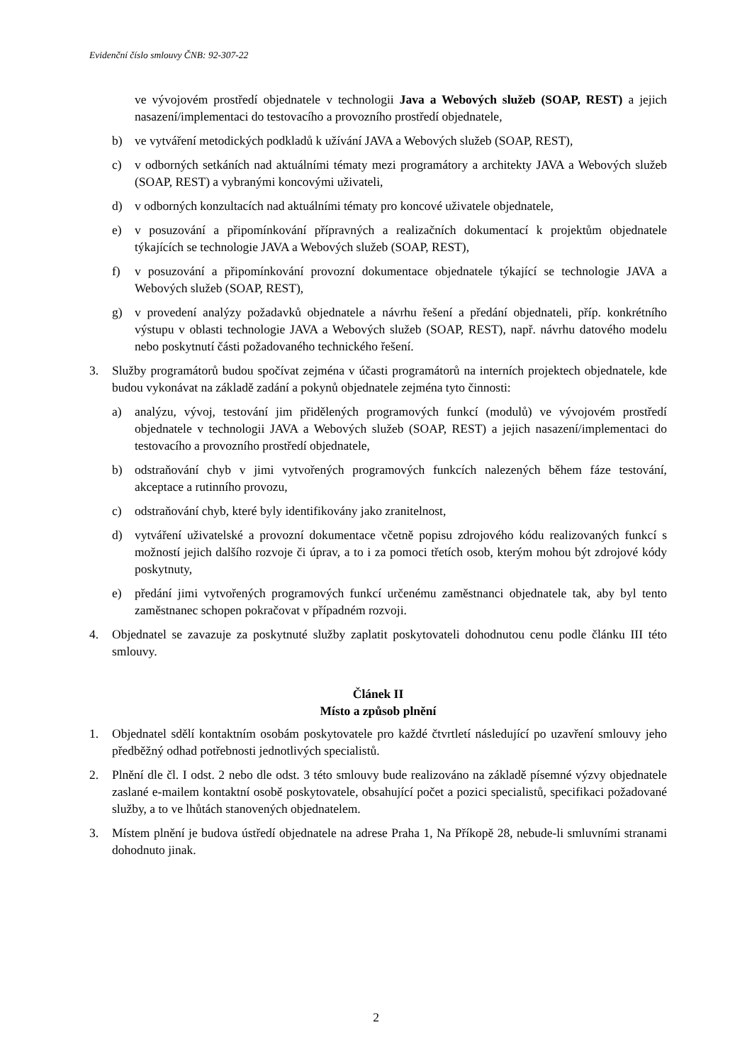Evidenční číslo smlouvy ČNB: 92-307-22
ve vývojovém prostředí objednatele v technologii Java a Webových služeb (SOAP, REST) a jejich nasazení/implementaci do testovacího a provozního prostředí objednatele,
b) ve vytváření metodických podkladů k užívání JAVA a Webových služeb (SOAP, REST),
c) v odborných setkáních nad aktuálními tématy mezi programátory a architekty JAVA a Webových služeb (SOAP, REST) a vybranými koncovými uživateli,
d) v odborných konzultacích nad aktuálními tématy pro koncové uživatele objednatele,
e) v posuzování a připomínkování přípravných a realizačních dokumentací k projektům objednatele týkajících se technologie JAVA a Webových služeb (SOAP, REST),
f) v posuzování a připomínkování provozní dokumentace objednatele týkající se technologie JAVA a Webových služeb (SOAP, REST),
g) v provedení analýzy požadavků objednatele a návrhu řešení a předání objednateli, příp. konkrétního výstupu v oblasti technologie JAVA a Webových služeb (SOAP, REST), např. návrhu datového modelu nebo poskytnutí části požadovaného technického řešení.
3. Služby programátorů budou spočívat zejména v účasti programátorů na interních projektech objednatele, kde budou vykonávat na základě zadání a pokynů objednatele zejména tyto činnosti:
a) analýzu, vývoj, testování jim přidělených programových funkcí (modulů) ve vývojovém prostředí objednatele v technologii JAVA a Webových služeb (SOAP, REST) a jejich nasazení/implementaci do testovacího a provozního prostředí objednatele,
b) odstraňování chyb v jimi vytvořených programových funkcích nalezených během fáze testování, akceptace a rutinního provozu,
c) odstraňování chyb, které byly identifikovány jako zranitelnost,
d) vytváření uživatelské a provozní dokumentace včetně popisu zdrojového kódu realizovaných funkcí s možností jejich dalšího rozvoje či úprav, a to i za pomoci třetích osob, kterým mohou být zdrojové kódy poskytnuty,
e) předání jimi vytvořených programových funkcí určenému zaměstnanci objednatele tak, aby byl tento zaměstnanec schopen pokračovat v případném rozvoji.
4. Objednatel se zavazuje za poskytnuté služby zaplatit poskytovateli dohodnutou cenu podle článku III této smlouvy.
Článek II
Místo a způsob plnění
1. Objednatel sdělí kontaktním osobám poskytovatele pro každé čtvrtletí následující po uzavření smlouvy jeho předběžný odhad potřebnosti jednotlivých specialistů.
2. Plnění dle čl. I odst. 2 nebo dle odst. 3 této smlouvy bude realizováno na základě písemné výzvy objednatele zaslané e-mailem kontaktní osobě poskytovatele, obsahující počet a pozici specialistů, specifikaci požadované služby, a to ve lhůtách stanovených objednatelem.
3. Místem plnění je budova ústředí objednatele na adrese Praha 1, Na Příkopě 28, nebude-li smluvními stranami dohodnuto jinak.
2